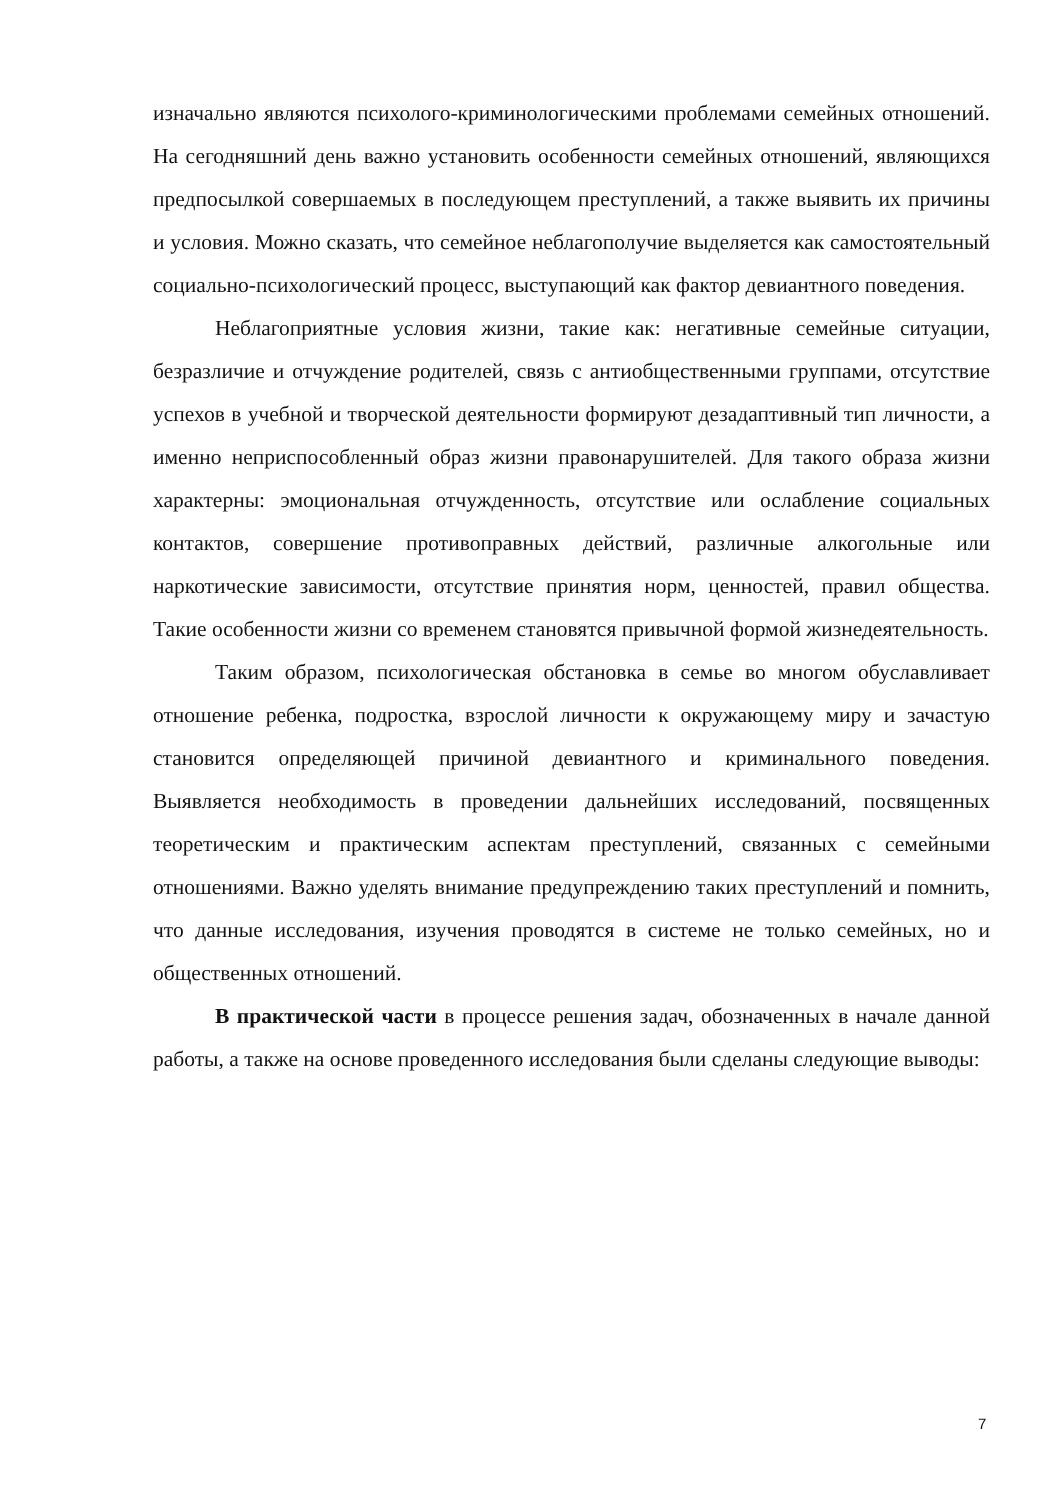изначально являются психолого-криминологическими проблемами семейных отношений. На сегодняшний день важно установить особенности семейных отношений, являющихся предпосылкой совершаемых в последующем преступлений, а также выявить их причины и условия. Можно сказать, что семейное неблагополучие выделяется как самостоятельный социально-психологический процесс, выступающий как фактор девиантного поведения.
Неблагоприятные условия жизни, такие как: негативные семейные ситуации, безразличие и отчуждение родителей, связь с антиобщественными группами, отсутствие успехов в учебной и творческой деятельности формируют дезадаптивный тип личности, а именно неприспособленный образ жизни правонарушителей. Для такого образа жизни характерны: эмоциональная отчужденность, отсутствие или ослабление социальных контактов, совершение противоправных действий, различные алкогольные или наркотические зависимости, отсутствие принятия норм, ценностей, правил общества. Такие особенности жизни со временем становятся привычной формой жизнедеятельность.
Таким образом, психологическая обстановка в семье во многом обуславливает отношение ребенка, подростка, взрослой личности к окружающему миру и зачастую становится определяющей причиной девиантного и криминального поведения. Выявляется необходимость в проведении дальнейших исследований, посвященных теоретическим и практическим аспектам преступлений, связанных с семейными отношениями. Важно уделять внимание предупреждению таких преступлений и помнить, что данные исследования, изучения проводятся в системе не только семейных, но и общественных отношений.
В практической части в процессе решения задач, обозначенных в начале данной работы, а также на основе проведенного исследования были сделаны следующие выводы:
7